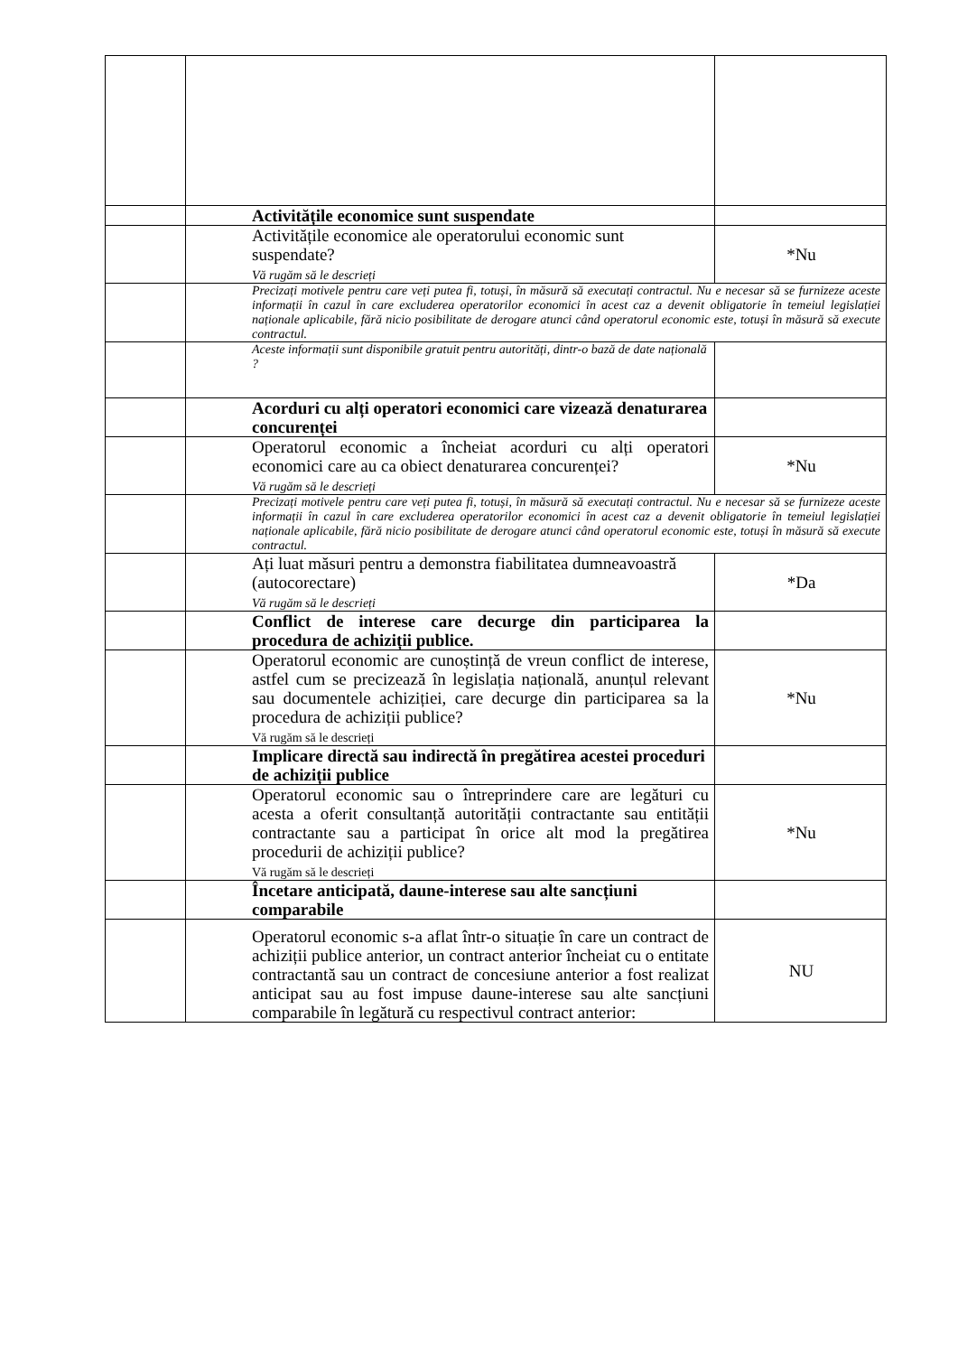| | Activitățile economice sunt suspendate | |
| | Activitățile economice ale operatorului economic sunt suspendate? Vă rugăm să le descrieți | *Nu |
| | Precizați motivele pentru care veți putea fi, totuși, în măsură să executați contractul. Nu e necesar să se furnizeze aceste informații în cazul în care excluderea operatorilor economici în acest caz a devenit obligatorie în temeiul legislației naționale aplicabile, fără nicio posibilitate de derogare atunci când operatorul economic este, totuși în măsură să execute contractul. | |
| | Aceste informații sunt disponibile gratuit pentru autorități, dintr-o bază de date națională ? | |
| | Acorduri cu alți operatori economici care vizează denaturarea concurenței | |
| | Operatorul economic a încheiat acorduri cu alți operatori economici care au ca obiect denaturarea concurenței? Vă rugăm să le descrieți | *Nu |
| | Precizați motivele pentru care veți putea fi, totuși, în măsură să executați contractul. Nu e necesar să se furnizeze aceste informații în cazul în care excluderea operatorilor economici în acest caz a devenit obligatorie în temeiul legislației naționale aplicabile, fără nicio posibilitate de derogare atunci când operatorul economic este, totuși în măsură să execute contractul. | |
| | Ați luat măsuri pentru a demonstra fiabilitatea dumneavoastră (autocorectare) Vă rugăm să le descrieți | *Da |
| | Conflict de interese care decurge din participarea la procedura de achiziții publice. | |
| | Operatorul economic are cunoștință de vreun conflict de interese, astfel cum se precizează în legislația națională, anunțul relevant sau documentele achiziției, care decurge din participarea sa la procedura de achiziții publice? Vă rugăm să le descrieți | *Nu |
| | Implicare directă sau indirectă în pregătirea acestei proceduri de achiziții publice | |
| | Operatorul economic sau o întreprindere care are legături cu acesta a oferit consultanță autorității contractante sau entității contractante sau a participat în orice alt mod la pregătirea procedurii de achiziții publice? Vă rugăm să le descrieți | *Nu |
| | Încetare anticipată, daune-interese sau alte sancțiuni comparabile | |
| | Operatorul economic s-a aflat într-o situație în care un contract de achiziții publice anterior, un contract anterior încheiat cu o entitate contractantă sau un contract de concesiune anterior a fost realizat anticipat sau au fost impuse daune-interese sau alte sancțiuni comparabile în legătură cu respectivul contract anterior: | NU |